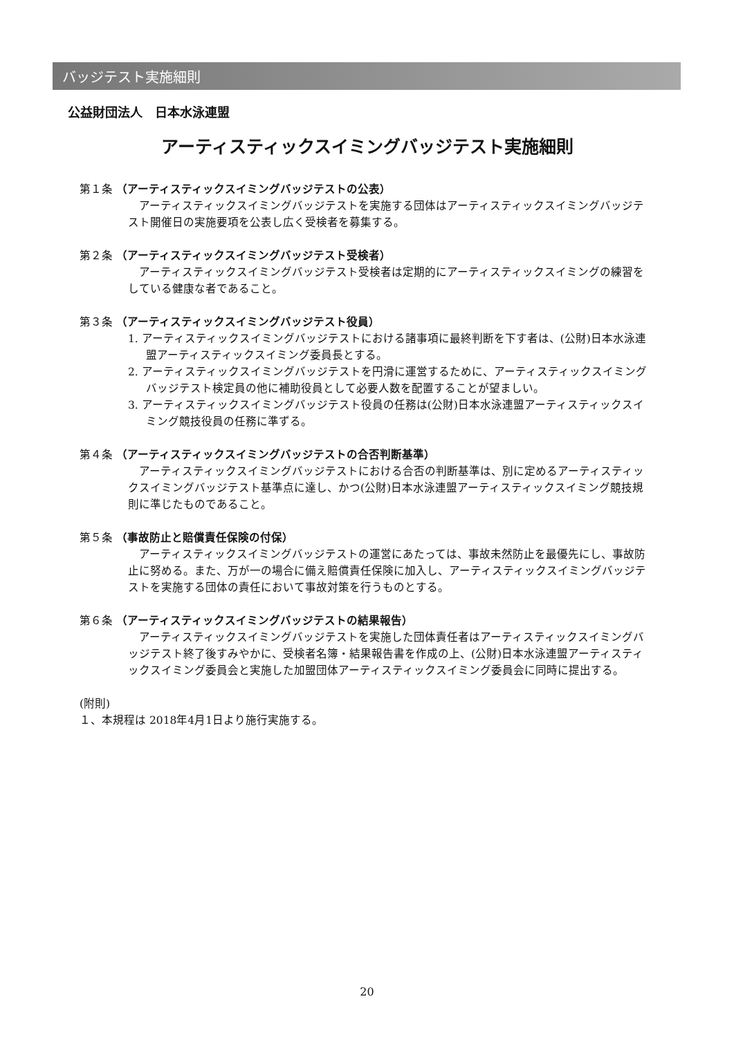バッジテスト実施細則
公益財団法人　日本水泳連盟
アーティスティックスイミングバッジテスト実施細則
第１条 （アーティスティックスイミングバッジテストの公表）
アーティスティックスイミングバッジテストを実施する団体はアーティスティックスイミングバッジテスト開催日の実施要項を公表し広く受検者を募集する。
第２条 （アーティスティックスイミングバッジテスト受検者）
アーティスティックスイミングバッジテスト受検者は定期的にアーティスティックスイミングの練習をしている健康な者であること。
第３条 （アーティスティックスイミングバッジテスト役員）
1. アーティスティックスイミングバッジテストにおける諸事項に最終判断を下す者は、(公財)日本水泳連盟アーティスティックスイミング委員長とする。
2. アーティスティックスイミングバッジテストを円滑に運営するために、アーティスティックスイミングバッジテスト検定員の他に補助役員として必要人数を配置することが望ましい。
3. アーティスティックスイミングバッジテスト役員の任務は(公財)日本水泳連盟アーティスティックスイミング競技役員の任務に準ずる。
第４条 （アーティスティックスイミングバッジテストの合否判断基準）
アーティスティックスイミングバッジテストにおける合否の判断基準は、別に定めるアーティスティックスイミングバッジテスト基準点に達し、かつ(公財)日本水泳連盟アーティスティックスイミング競技規則に準じたものであること。
第５条 （事故防止と賠償責任保険の付保）
アーティスティックスイミングバッジテストの運営にあたっては、事故未然防止を最優先にし、事故防止に努める。また、万が一の場合に備え賠償責任保険に加入し、アーティスティックスイミングバッジテストを実施する団体の責任において事故対策を行うものとする。
第６条 （アーティスティックスイミングバッジテストの結果報告）
アーティスティックスイミングバッジテストを実施した団体責任者はアーティスティックスイミングバッジテスト終了後すみやかに、受検者名簿・結果報告書を作成の上、(公財)日本水泳連盟アーティスティックスイミング委員会と実施した加盟団体アーティスティックスイミング委員会に同時に提出する。
(附則)
１、本規程は 2018年4月1日より施行実施する。
20